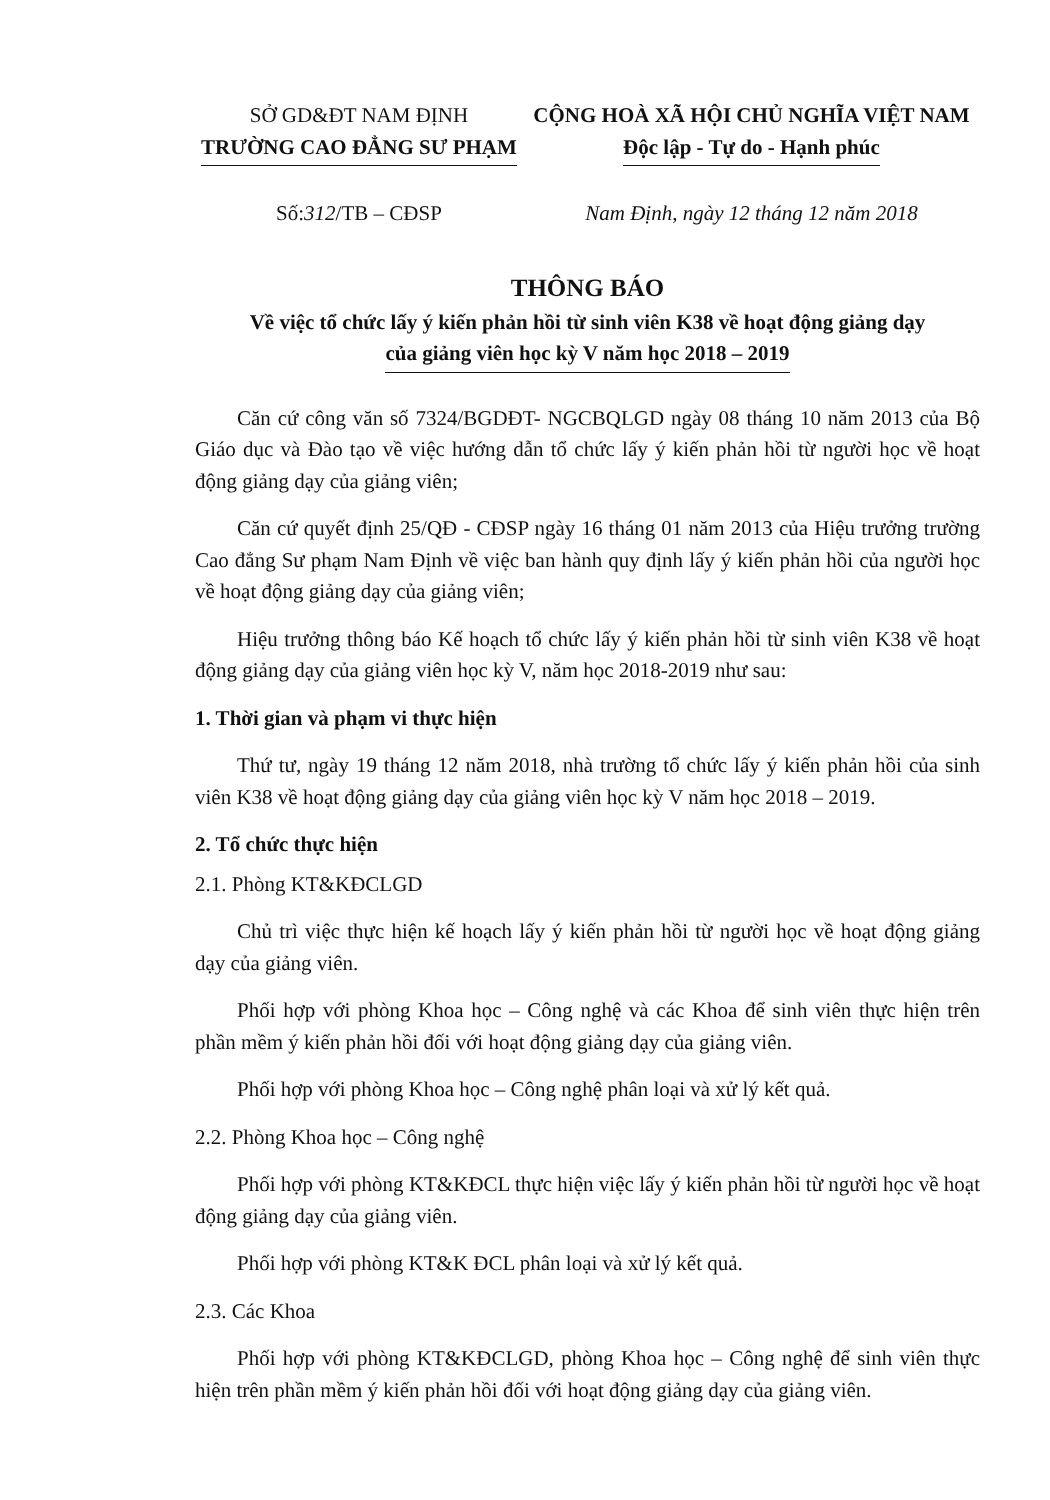SỞ GD&ĐT NAM ĐỊNH
TRƯỜNG CAO ĐẲNG SƯ PHẠM
Số:312/TB – CĐSP
CỘNG HOÀ XÃ HỘI CHỦ NGHĨA VIỆT NAM
Độc lập - Tự do - Hạnh phúc
Nam Định, ngày 12 tháng 12 năm 2018
THÔNG BÁO
Về việc tổ chức lấy ý kiến phản hồi từ sinh viên K38 về hoạt động giảng dạy
của giảng viên học kỳ V năm học 2018 – 2019
Căn cứ công văn số 7324/BGDĐT- NGCBQLGD ngày 08 tháng 10 năm 2013 của Bộ Giáo dục và Đào tạo về việc hướng dẫn tổ chức lấy ý kiến phản hồi từ người học về hoạt động giảng dạy của giảng viên;
Căn cứ quyết định 25/QĐ - CĐSP ngày 16 tháng 01 năm 2013 của Hiệu trưởng trường Cao đẳng Sư phạm Nam Định về việc ban hành quy định lấy ý kiến phản hồi của người học về hoạt động giảng dạy của giảng viên;
Hiệu trưởng thông báo Kế hoạch tổ chức lấy ý kiến phản hồi từ sinh viên K38 về hoạt động giảng dạy của giảng viên học kỳ V, năm học 2018-2019 như sau:
1. Thời gian và phạm vi thực hiện
Thứ tư, ngày 19 tháng 12 năm 2018, nhà trường tổ chức lấy ý kiến phản hồi của sinh viên K38 về hoạt động giảng dạy của giảng viên học kỳ V năm học 2018 – 2019.
2. Tổ chức thực hiện
2.1. Phòng KT&KĐCLGD
Chủ trì việc thực hiện kế hoạch lấy ý kiến phản hồi từ người học về hoạt động giảng dạy của giảng viên.
Phối hợp với phòng Khoa học – Công nghệ và các Khoa để sinh viên thực hiện trên phần mềm ý kiến phản hồi đối với hoạt động giảng dạy của giảng viên.
Phối hợp với phòng Khoa học – Công nghệ phân loại và xử lý kết quả.
2.2. Phòng Khoa học – Công nghệ
Phối hợp với phòng KT&KĐCL thực hiện việc lấy ý kiến phản hồi từ người học về hoạt động giảng dạy của giảng viên.
Phối hợp với phòng KT&K ĐCL phân loại và xử lý kết quả.
2.3. Các Khoa
Phối hợp với phòng KT&KĐCLGD, phòng Khoa học – Công nghệ để sinh viên thực hiện trên phần mềm ý kiến phản hồi đối với hoạt động giảng dạy của giảng viên.